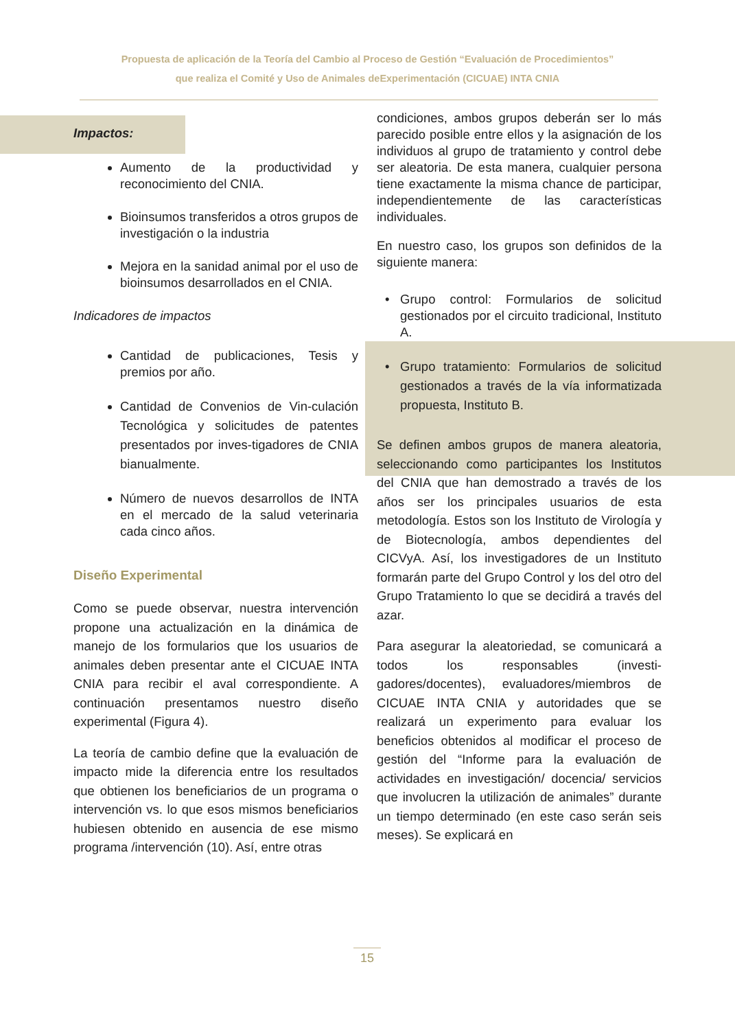Propuesta de aplicación de la Teoría del Cambio al Proceso de Gestión “Evaluación de Procedimientos”
que realiza el Comité y Uso de Animales deExperimentación (CICUAE) INTA CNIA
Impactos:
Aumento de la productividad y reconocimiento del CNIA.
Bioinsumos transferidos a otros grupos de investigación o la industria
Mejora en la sanidad animal por el uso de bioinsumos desarrollados en el CNIA.
Indicadores de impactos
Cantidad de publicaciones, Tesis y premios por año.
Cantidad de Convenios de Vin-culación Tecnológica y solicitudes de patentes presentados por inves-tigadores de CNIA bianualmente.
Número de nuevos desarrollos de INTA en el mercado de la salud veterinaria cada cinco años.
Diseño Experimental
Como se puede observar, nuestra intervención propone una actualización en la dinámica de manejo de los formularios que los usuarios de animales deben presentar ante el CICUAE INTA CNIA para recibir el aval correspondiente. A continuación presentamos nuestro diseño experimental (Figura 4).
La teoría de cambio define que la evaluación de impacto mide la diferencia entre los resultados que obtienen los beneficiarios de un programa o intervención vs. lo que esos mismos beneficiarios hubiesen obtenido en ausencia de ese mismo programa /intervención (10). Así, entre otras
condiciones, ambos grupos deberán ser lo más parecido posible entre ellos y la asignación de los individuos al grupo de tratamiento y control debe ser aleatoria. De esta manera, cualquier persona tiene exactamente la misma chance de participar, independientemente de las características individuales.
En nuestro caso, los grupos son definidos de la siguiente manera:
Grupo control: Formularios de solicitud gestionados por el circuito tradicional, Instituto A.
Grupo tratamiento: Formularios de solicitud gestionados a través de la vía informatizada propuesta, Instituto B.
Se definen ambos grupos de manera aleatoria, seleccionando como participantes los Institutos del CNIA que han demostrado a través de los años ser los principales usuarios de esta metodología. Estos son los Instituto de Virología y de Biotecnología, ambos dependientes del CICVyA. Así, los investigadores de un Instituto formarán parte del Grupo Control y los del otro del Grupo Tratamiento lo que se decidirá a través del azar.
Para asegurar la aleatoriedad, se comunicará a todos los responsables (investi-gadores/docentes), evaluadores/miembros de CICUAE INTA CNIA y autoridades que se realizará un experimento para evaluar los beneficios obtenidos al modificar el proceso de gestión del “Informe para la evaluación de actividades en investigación/ docencia/ servicios que involucren la utilización de animales” durante un tiempo determinado (en este caso serán seis meses). Se explicará en
15